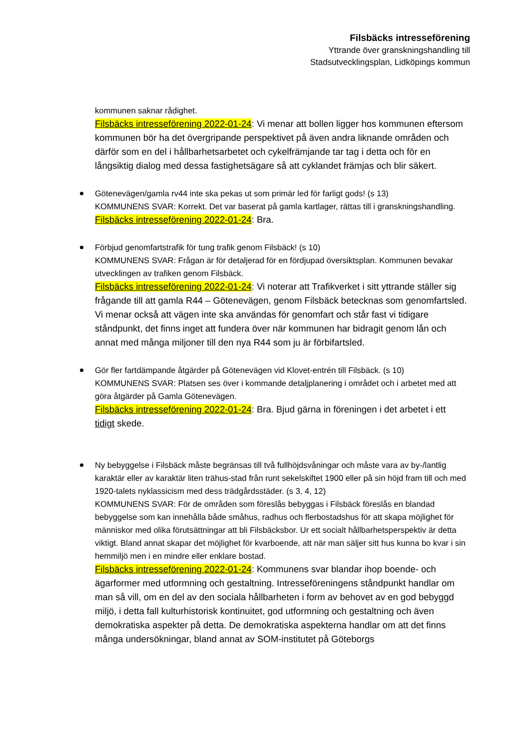Filsbäcks intresseförening
Yttrande över granskningshandling till
Stadsutvecklingsplan, Lidköpings kommun
kommunen saknar rådighet.
Filsbäcks intresseförening 2022-01-24: Vi menar att bollen ligger hos kommunen eftersom kommunen bör ha det övergripande perspektivet på även andra liknande områden och därför som en del i hållbarhetsarbetet och cykelfrämjande tar tag i detta och för en långsiktig dialog med dessa fastighetsägare så att cyklandet främjas och blir säkert.
Götenevägen/gamla rv44 inte ska pekas ut som primär led för farligt gods! (s 13)
KOMMUNENS SVAR: Korrekt. Det var baserat på gamla kartlager, rättas till i granskningshandling.
Filsbäcks intresseförening 2022-01-24: Bra.
Förbjud genomfartstrafik för tung trafik genom Filsbäck! (s 10)
KOMMUNENS SVAR: Frågan är för detaljerad för en fördjupad översiktsplan. Kommunen bevakar utvecklingen av trafiken genom Filsbäck.
Filsbäcks intresseförening 2022-01-24: Vi noterar att Trafikverket i sitt yttrande ställer sig frågande till att gamla R44 – Götenevägen, genom Filsbäck betecknas som genomfartsled. Vi menar också att vägen inte ska användas för genomfart och står fast vi tidigare ståndpunkt, det finns inget att fundera över när kommunen har bidragit genom lån och annat med många miljoner till den nya R44 som ju är förbifartsled.
Gör fler fartdämpande åtgärder på Götenevägen vid Klovet-entrén till Filsbäck. (s 10)
KOMMUNENS SVAR: Platsen ses över i kommande detaljplanering i området och i arbetet med att göra åtgärder på Gamla Götenevägen.
Filsbäcks intresseförening 2022-01-24: Bra. Bjud gärna in föreningen i det arbetet i ett tidigt skede.
Ny bebyggelse i Filsbäck måste begränsas till två fullhöjdsvåningar och måste vara av by-/lantlig karaktär eller av karaktär liten trähus-stad från runt sekelskiftet 1900 eller på sin höjd fram till och med 1920-talets nyklassicism med dess trädgårdsstäder. (s 3, 4, 12)
KOMMUNENS SVAR: För de områden som föreslås bebyggas i Filsbäck föreslås en blandad bebyggelse som kan innehålla både småhus, radhus och flerbostadshus för att skapa möjlighet för människor med olika förutsättningar att bli Filsbäcksbor. Ur ett socialt hållbarhetsperspektiv är detta viktigt. Bland annat skapar det möjlighet för kvarboende, att när man säljer sitt hus kunna bo kvar i sin hemmiljö men i en mindre eller enklare bostad.
Filsbäcks intresseförening 2022-01-24: Kommunens svar blandar ihop boende- och ägarformer med utformning och gestaltning. Intresseföreningens ståndpunkt handlar om man så vill, om en del av den sociala hållbarheten i form av behovet av en god bebyggd miljö, i detta fall kulturhistorisk kontinuitet, god utformning och gestaltning och även demokratiska aspekter på detta. De demokratiska aspekterna handlar om att det finns många undersökningar, bland annat av SOM-institutet på Göteborgs